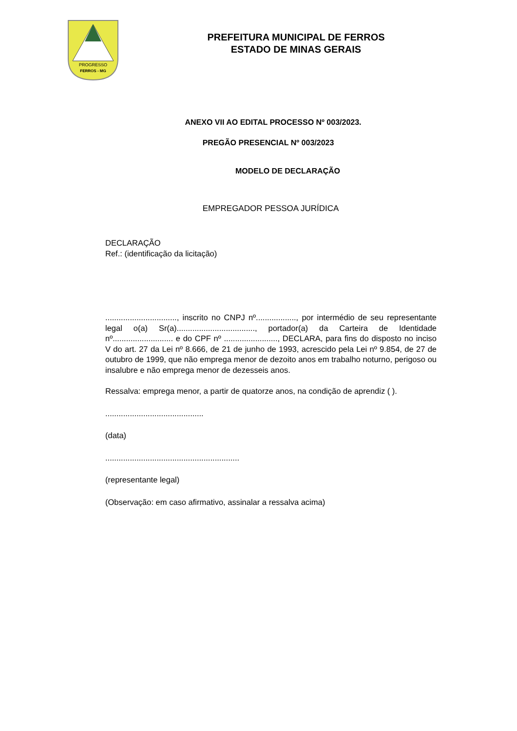PROGRESSO
FERROS - MG
PREFEITURA MUNICIPAL DE FERROS
ESTADO DE MINAS GERAIS
ANEXO VII AO EDITAL PROCESSO Nº 003/2023.
PREGÃO PRESENCIAL Nº 003/2023
MODELO DE DECLARAÇÃO
EMPREGADOR PESSOA JURÍDICA
DECLARAÇÃO
Ref.: (identificação da licitação)
................................, inscrito no CNPJ nº.................., por intermédio de seu representante legal o(a) Sr(a)..................................., portador(a) da Carteira de Identidade nº........................... e do CPF nº ........................, DECLARA, para fins do disposto no inciso V do art. 27 da Lei nº 8.666, de 21 de junho de 1993, acrescido pela Lei nº 9.854, de 27 de outubro de 1999, que não emprega menor de dezoito anos em trabalho noturno, perigoso ou insalubre e não emprega menor de dezesseis anos.
Ressalva: emprega menor, a partir de quatorze anos, na condição de aprendiz ( ).
............................................
(data)
............................................................
(representante legal)
(Observação: em caso afirmativo, assinalar a ressalva acima)